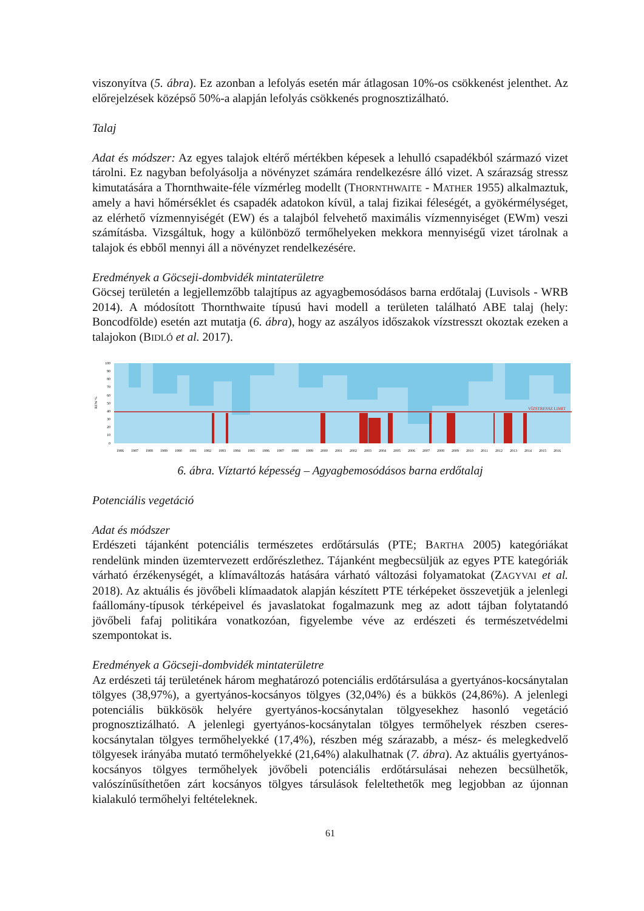viszonyítva (5. ábra). Ez azonban a lefolyás esetén már átlagosan 10%-os csökkenést jelent­het. Az előrejelzések középső 50%-a alapján lefolyás csökkenés prognosztizálható.
Talaj
Adat és módszer: Az egyes talajok eltérő mértékben képesek a lehulló csapadékból származó vizet tárolni. Ez nagyban befolyásolja a növényzet számára rendelkezésre álló vizet. A szá­razság stressz kimutatására a Thornthwaite-féle vízmérleg modellt (THORNTHWAITE - MATHER 1955) alkalmaztuk, amely a havi hőmérséklet és csapadék adatokon kívül, a talaj fizikai féleségét, a gyökérmélységet, az elérhető vízmennyiségét (EW) és a talajból felvehető maximális vízmennyiséget (EWm) veszi számításba. Vizsgáltuk, hogy a különböző termő­helyeken mekkora mennyiségű vizet tárolnak a talajok és ebből mennyi áll a növényzet ren­delkezésére.
Eredmények a Göcseji-dombvidék mintaterületre
Göcsej területén a legjellemzőbb talajtípus az agyagbemosódásos barna erdőtalaj (Luvisols - WRB 2014). A módosított Thornthwaite típusú havi modell a területen található ABE talaj (hely: Boncodfölde) esetén azt mutatja (6. ábra), hogy az aszályos időszakok vízstresszt okoztak ezeken a talajokon (BIDLÓ et al. 2017).
REW %
100
90
80
70
60
50
40
30
20
10
0
VÍZSTRESSZ LIMIT
1986
1987
1988
1989
1990
1991
1992
1993
1994
1995
1996
1997
1998
1999
2000
2001
2002
2003
2004
2005
2006
2007
2008
2009
2010
2011
2012
2013
2014
2015
2016
6. ábra. Víztartó képesség – Agyagbemosódásos barna erdőtalaj
Potenciális vegetáció
Adat és módszer
Erdészeti tájanként potenciális természetes erdőtársulás (PTE; BARTHA 2005) kategóriákat rendelünk minden üzemtervezett erdőrészlethez. Tájanként megbecsüljük az egyes PTE ka­tegóriák várható érzékenységét, a klímaváltozás hatására várható változási folyamatokat (ZAGYVAI et al. 2018). Az aktuális és jövőbeli klímaadatok alapján készített PTE térképeket összevetjük a jelenlegi faállomány-típusok térképeivel és javaslatokat fogalmazunk meg az adott tájban folytatandó jövőbeli fafaj politikára vonatkozóan, figyelembe véve az erdészeti és természetvédelmi szempontokat is.
Eredmények a Göcseji-dombvidék mintaterületre
Az erdészeti táj területének három meghatározó potenciális erdőtársulása a gyertyános-ko­csánytalan tölgyes (38,97%), a gyertyános-kocsányos tölgyes (32,04%) és a bükkös (24,86%). A jelenlegi potenciális bükkösök helyére gyertyános-kocsánytalan tölgyesekhez hasonló vegetáció prognosztizálható. A jelenlegi gyertyános-kocsánytalan tölgyes termőhe­lyek részben cseres-kocsánytalan tölgyes termőhelyekké (17,4%), részben még szárazabb, a mész- és melegkedvelő tölgyesek irányába mutató termőhelyekké (21,64%) alakulhatnak (7. ábra). Az aktuális gyertyános-kocsányos tölgyes termőhelyek jövőbeli potenciális erdő­társulásai nehezen becsülhetők, valószínűsíthetően zárt kocsányos tölgyes társulások felel­tethetők meg legjobban az újonnan kialakuló termőhelyi feltételeknek.
61